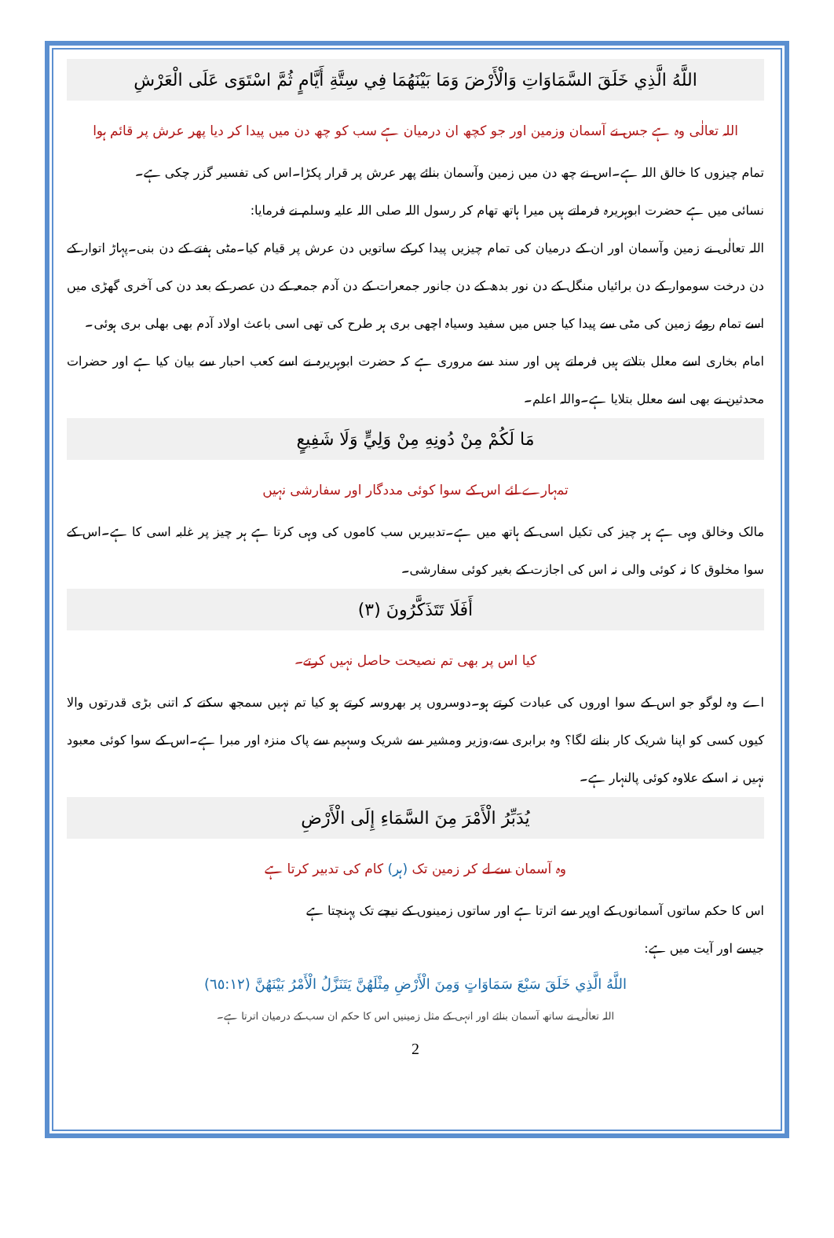اللَّهُ الَّذِي خَلَقَ السَّمَاوَاتِ وَالْأَرْضَ وَمَا بَيْنَهُمَا فِي سِتَّةِ أَيَّامٍ ثُمَّ اسْتَوَى عَلَى الْعَرْشِ
اللہ تعالٰی وہ ہے جس نے آسمان وزمین اور جو کچھ ان درمیان ہے سب کو چھ دن میں پیدا کر دیا پھر عرش پر قائم ہوا
تمام چیزوں کا خالق اللہ ہے۔اس نے چھ دن میں زمین وآسمان بنائے پھر عرش پر قرار پکڑا۔اس کی تفسیر گزر چکی ہے۔
نسائی میں ہے حضرت ابوہریرہ فرماتے ہیں میرا ہاتھ تھام کر رسول اللہ صلی اللہ علیہ وسلم نے فرمایا:
اللہ تعالٰی نے زمین وآسمان اور ان کے درمیان کی تمام چیزیں پیدا کرکے ساتویں دن عرش پر قیام کیا۔مٹی ہفتے کے دن بنی۔پہاڑ اتوار کے دن درخت سوموار کے دن برائیاں منگل کے دن نور بدھ کے دن جانور جمعرات کے دن آدم جمعہ کے دن عصر کے بعد دن کی آخری گھڑی میں اسے تمام روئے زمین کی مٹی سے پیدا کیا جس میں سفید وسیاہ اچھی بری ہر طرح کی تھی اسی باعث اولاد آدم بھی بھلی بری ہوئی۔
امام بخاری اسے معلل بتلاتے ہیں فرماتے ہیں اور سند سے مروری ہے کہ حضرت ابوہریرہ نے اسے کعب احبار سے بیان کیا ہے اور حضرات محدثین نے بھی اسے معلل بتلایا ہے۔واللہ اعلم۔
مَا لَكُمْ مِنْ دُونِهِ مِنْ وَلِيٍّ وَلَا شَفِيعٍ
تمہارے لئے اس کے سوا کوئی مددگار اور سفارشی نہیں
مالک وخالق وہی ہے ہر چیز کی تکیل اسی کے ہاتھ میں ہے۔تدبیریں سب کاموں کی وہی کرتا ہے ہر چیز پر غلبہ اسی کا ہے۔اس کے سوا مخلوق کا نہ کوئی والی نہ اس کی اجازت کے بغیر کوئی سفارشی۔
أَفَلَا تَتَذَكَّرُونَ (٣)
کیا اس پر بھی تم نصیحت حاصل نہیں کرتے۔
اے وہ لوگو جو اس کے سوا اوروں کی عبادت کرتے ہو۔دوسروں پر بھروسہ کرتے ہو کیا تم نہیں سمجھ سکتے کہ اتنی بڑی قدرتوں والا کیوں کسی کو اپنا شریک کار بنانے لگا؟ وہ برابری سے،وزیر ومشیر سے شریک وسہیم سے پاک منزہ اور مبرا ہے۔اس کے سوا کوئی معبود نہیں نہ اسکے علاوہ کوئی پالنہار ہے۔
يُدَبِّرُ الْأَمْرَ مِنَ السَّمَاءِ إِلَى الْأَرْضِ
وہ آسمان سے لے کر زمین تک (ہر) کام کی تدبیر کرتا ہے
اس کا حکم ساتوں آسمانوں کے اوپر سے اترتا ہے اور ساتوں زمینوں کے نیچے تک پہنچتا ہے
جیسے اور آیت میں ہے:
اللَّهُ الَّذِي خَلَقَ سَبْعَ سَمَاوَاتٍ وَمِنَ الْأَرْضِ مِثْلَهُنَّ يَتَنَزَّلُ الْأَمْرُ بَيْنَهُنَّ (٦٥:١٢)
اللہ تعالٰی نے ساتھ آسمان بنائے اور انہی کے مثل زمینیں اس کا حکم ان سب کے درمیان اترتا ہے۔
2